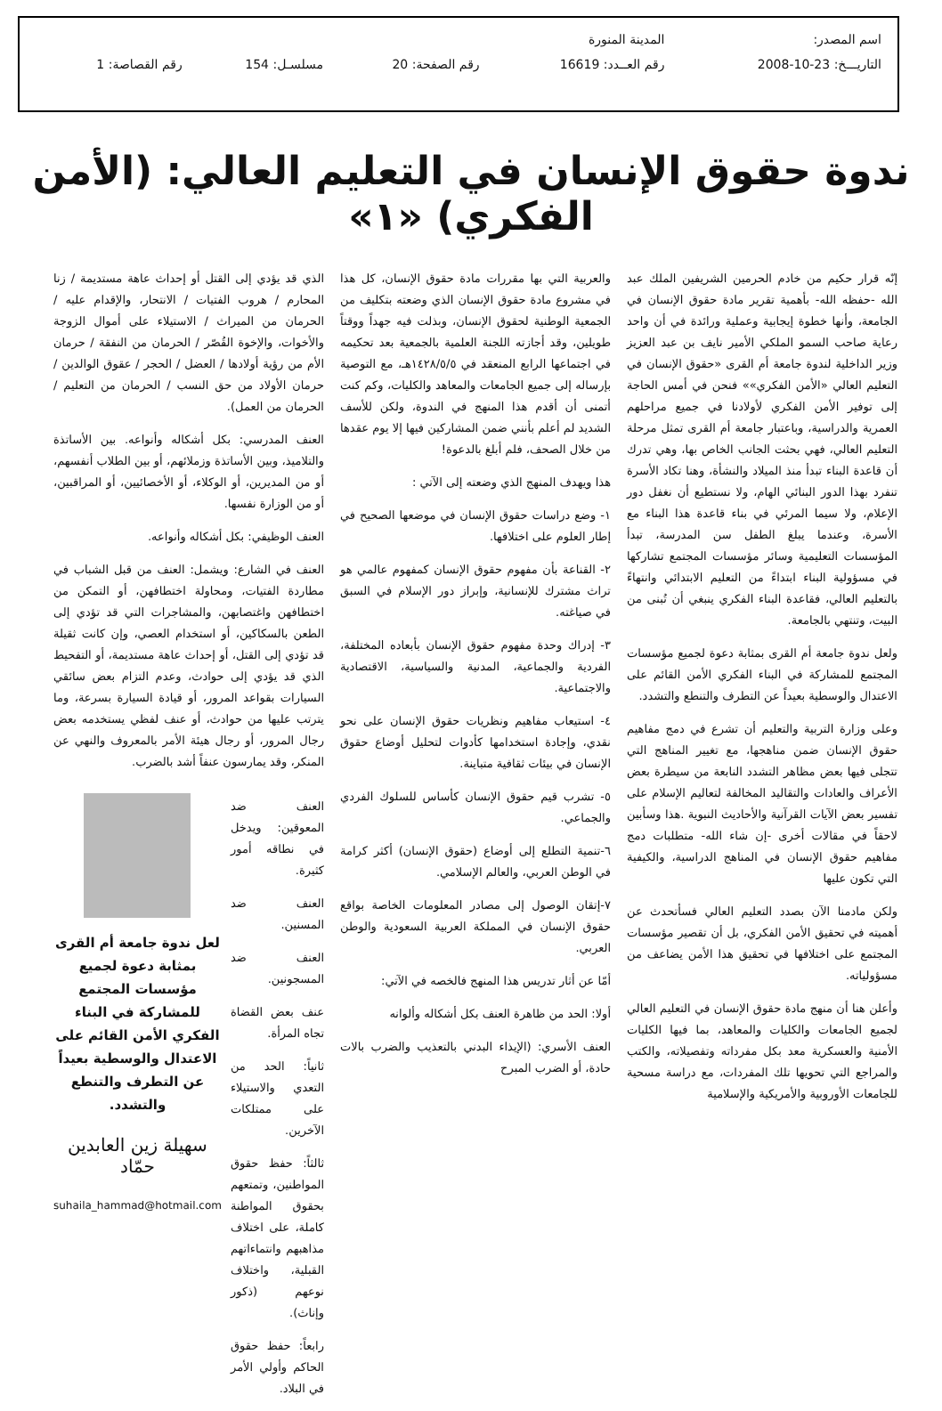| اسم المصدر: | المدينة المنورة | | | |
| التاريـــخ: 23-10-2008 | رقم العــدد: 16619 | رقم الصفحة: 20 | مسلسـل: 154 | رقم القصاصة: 1 |
ندوة حقوق الإنسان في التعليم العالي: (الأمن الفكري) «١»
إنّه قرار حكيم من خادم الحرمين الشريفين الملك عبد الله -حفظه الله- بأهمية تقرير مادة حقوق الإنسان في الجامعة، وأنها خطوة إيجابية وعملية ورائدة في أن واحد رعاية صاحب السمو الملكي الأمير نايف بن عبد العزيز وزير الداخلية لندوة جامعة أم القرى «حقوق الإنسان في التعليم العالي «الأمن الفكري»» فنحن في أمس الحاجة إلى توفير الأمن الفكري لأولادنا في جميع مراحلهم العمرية والدراسية، وباعتبار جامعة أم القرى تمثل مرحلة التعليم العالي، فهي بحثت الجانب الخاص بها، وهي تدرك أن قاعدة البناء تبدأ منذ الميلاد والنشأة، وهنا تكاد الأسرة تنفرد بهذا الدور البنائي الهام، ولا نستطيع أن نغفل دور الإعلام، ولا سيما المرئي في بناء قاعدة هذا البناء مع الأسرة، وعندما يبلغ الطفل سن المدرسة، تبدأ المؤسسات التعليمية وسائر مؤسسات المجتمع تشاركها في مسؤولية البناء ابتداءً من التعليم الابتدائي وانتهاءً بالتعليم العالي، فقاعدة البناء الفكري ينبغي أن تُبنى من البيت، وتنتهي بالجامعة.
ولعل ندوة جامعة أم القرى بمثابة دعوة لجميع مؤسسات المجتمع للمشاركة في البناء الفكري الأمن القائم على الاعتدال والوسطية بعيداً عن التطرف والتنطع والتشدد.
وعلى وزارة التربية والتعليم أن تشرع في دمج مفاهيم حقوق الإنسان ضمن مناهجها، مع تغيير المناهج التي تتجلى فيها بعض مظاهر التشدد النابعة من سيطرة بعض الأعراف والعادات والتقاليد المخالفة لتعاليم الإسلام على تفسير بعض الآيات القرآنية والأحاديث النبوية .هذا وسأبين لاحقاً في مقالات أخرى -إن شاء الله- متطلبات دمج مفاهيم حقوق الإنسان في المناهج الدراسية، والكيفية التي تكون عليها
ولكن مادمنا الآن بصدد التعليم العالي فسأتحدث عن أهميته في تحقيق الأمن الفكري، بل أن تقصير مؤسسات المجتمع على اختلافها في تحقيق هذا الأمن يضاعف من مسؤولياته.
وأعلن هنا أن منهج مادة حقوق الإنسان في التعليم العالي لجميع الجامعات والكليات والمعاهد، بما فيها الكليات الأمنية والعسكرية معد بكل مفرداته وتفصيلاته، والكتب والمراجع التي تحويها تلك المفردات، مع دراسة مسحية للجامعات الأوروبية والأمريكية والإسلامية
والعربية التي بها مقررات مادة حقوق الإنسان، كل هذا في مشروع مادة حقوق الإنسان الذي وضعته بتكليف من الجمعية الوطنية لحقوق الإنسان، وبذلت فيه جهداً ووقتاً طويلين، وقد أجازته اللجنة العلمية بالجمعية بعد تحكيمه في اجتماعها الرابع المنعقد في ١٤٢٨/٥/٥هـ، مع التوصية بإرساله إلى جميع الجامعات والمعاهد والكليات، وكم كنت أتمنى أن أقدم هذا المنهج في الندوة، ولكن للأسف الشديد لم أعلم بأنني ضمن المشاركين فيها إلا يوم عقدها من خلال الصحف، فلم أبلغ بالدعوة!
هذا ويهدف المنهج الذي وضعته إلى الآتي :
١- وضع دراسات حقوق الإنسان في موضعها الصحيح في إطار العلوم على اختلافها.
٢- القناعة بأن مفهوم حقوق الإنسان كمفهوم عالمي هو تراث مشترك للإنسانية، وإبراز دور الإسلام في السبق في صياغته.
٣- إدراك وحدة مفهوم حقوق الإنسان بأبعاده المختلفة، الفردية والجماعية، المدنية والسياسية، الاقتصادية والاجتماعية.
٤- استيعاب مفاهيم ونظريات حقوق الإنسان على نحو نقدي، وإجادة استخدامها كأدوات لتحليل أوضاع حقوق الإنسان في بيئات ثقافية متباينة.
٥- تشرب قيم حقوق الإنسان كأساس للسلوك الفردي والجماعي.
٦-تنمية التطلع إلى أوضاع (حقوق الإنسان) أكثر كرامة في الوطن العربي، والعالم الإسلامي.
٧-إتقان الوصول إلى مصادر المعلومات الخاصة بواقع حقوق الإنسان في المملكة العربية السعودية والوطن العربي.
أمّا عن أثار تدريس هذا المنهج فالخصه في الآتي:
أولا: الحد من ظاهرة العنف بكل أشكاله وألوانه
العنف الأسري: (الإيذاء البدني بالتعذيب والضرب بالات حادة، أو الضرب المبرح
الذي قد يؤدي إلى القتل أو إحداث عاهة مستديمة / زنا المحارم / هروب الفتيات / الانتحار، والإقدام عليه / الحرمان من الميراث / الاستيلاء على أموال الزوجة والأخوات، والإخوة القُصّر / الحرمان من النفقة / حرمان الأم من رؤية أولادها / العضل / الحجر / عقوق الوالدين / حرمان الأولاد من حق النسب / الحرمان من التعليم / الحرمان من العمل).
العنف المدرسي: بكل أشكاله وأنواعه. بين الأساتذة والتلاميذ، وبين الأساتذة وزملائهم، أو بين الطلاب أنفسهم، أو من المديرين، أو الوكلاء، أو الأخصائيين، أو المراقبين، أو من الوزارة نفسها.
العنف الوظيفي: بكل أشكاله وأنواعه.
العنف في الشارع: ويشمل: العنف من قبل الشباب في مطاردة الفتيات، ومحاولة اختطافهن، أو التمكن من اختطافهن واغتصابهن، والمشاجرات التي قد تؤدي إلى الطعن بالسكاكين، أو استخدام العصي، وإن كانت ثقيلة قد تؤدي إلى القتل، أو إحداث عاهة مستديمة، أو التفحيط الذي قد يؤدي إلى حوادث، وعدم التزام بعض سائقي السيارات بقواعد المرور، أو قيادة السيارة بسرعة، وما يترتب عليها من حوادث، أو عنف لفظي يستخدمه بعض رجال المرور، أو رجال هيئة الأمر بالمعروف والنهي عن المنكر، وقد يمارسون عنفاً أشد بالضرب.
العنف ضد المعوقين: ويدخل في نطاقه أمور كثيرة.
العنف ضد المسنين.
العنف ضد المسجونين.
عنف بعض القضاة تجاه المرأة.
ثانياً: الحد من التعدي والاستيلاء على ممتلكات الآخرين.
ثالثاً: حفظ حقوق المواطنين، وتمتعهم بحقوق المواطنة كاملة، على اختلاف مذاهبهم وانتماءاتهم القبلية، واختلاف نوعهم (ذكور وإناث).
رابعاً: حفظ حقوق الحاكم وأولي الأمر في البلاد.
لعل ندوة جامعة أم القرى بمثابة دعوة لجميع مؤسسات المجتمع للمشاركة في البناء الفكري الأمن القائم على الاعتدال والوسطية بعيداً عن التطرف والتنطع والتشدد.
سهيلة زين العابدين حمّاد
suhaila_hammad@hotmail.com